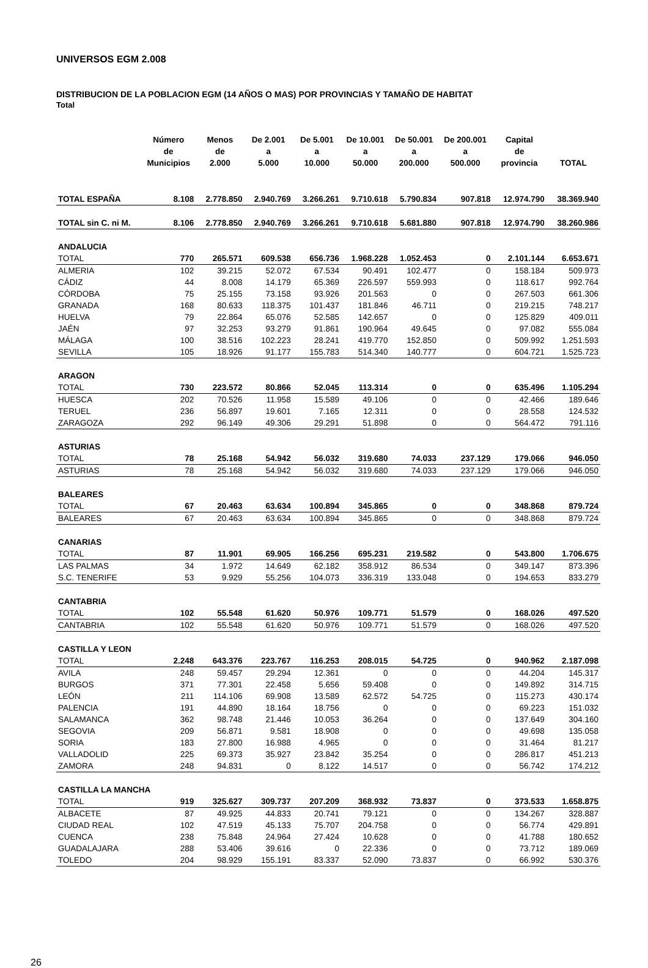UNIVERSOS EGM 2.008
DISTRIBUCION DE LA POBLACION EGM (14 AÑOS O MAS) POR PROVINCIAS Y TAMAÑO DE HABITAT
Total
| | Número de Municipios | Menos de 2.000 | De 2.001 a 5.000 | De 5.001 a 10.000 | De 10.001 a 50.000 | De 50.001 a 200.000 | De 200.001 a 500.000 | Capital de provincia | TOTAL |
| --- | --- | --- | --- | --- | --- | --- | --- | --- | --- |
| TOTAL ESPAÑA | 8.108 | 2.778.850 | 2.940.769 | 3.266.261 | 9.710.618 | 5.790.834 | 907.818 | 12.974.790 | 38.369.940 |
| TOTAL sin C. ni M. | 8.106 | 2.778.850 | 2.940.769 | 3.266.261 | 9.710.618 | 5.681.880 | 907.818 | 12.974.790 | 38.260.986 |
| ANDALUCIA | | | | | | | | | |
| TOTAL | 770 | 265.571 | 609.538 | 656.736 | 1.968.228 | 1.052.453 | 0 | 2.101.144 | 6.653.671 |
| ALMERIA | 102 | 39.215 | 52.072 | 67.534 | 90.491 | 102.477 | 0 | 158.184 | 509.973 |
| CÁDIZ | 44 | 8.008 | 14.179 | 65.369 | 226.597 | 559.993 | 0 | 118.617 | 992.764 |
| CÓRDOBA | 75 | 25.155 | 73.158 | 93.926 | 201.563 | 0 | 0 | 267.503 | 661.306 |
| GRANADA | 168 | 80.633 | 118.375 | 101.437 | 181.846 | 46.711 | 0 | 219.215 | 748.217 |
| HUELVA | 79 | 22.864 | 65.076 | 52.585 | 142.657 | 0 | 0 | 125.829 | 409.011 |
| JAÉN | 97 | 32.253 | 93.279 | 91.861 | 190.964 | 49.645 | 0 | 97.082 | 555.084 |
| MÁLAGA | 100 | 38.516 | 102.223 | 28.241 | 419.770 | 152.850 | 0 | 509.992 | 1.251.593 |
| SEVILLA | 105 | 18.926 | 91.177 | 155.783 | 514.340 | 140.777 | 0 | 604.721 | 1.525.723 |
| ARAGON | | | | | | | | | |
| TOTAL | 730 | 223.572 | 80.866 | 52.045 | 113.314 | 0 | 0 | 635.496 | 1.105.294 |
| HUESCA | 202 | 70.526 | 11.958 | 15.589 | 49.106 | 0 | 0 | 42.466 | 189.646 |
| TERUEL | 236 | 56.897 | 19.601 | 7.165 | 12.311 | 0 | 0 | 28.558 | 124.532 |
| ZARAGOZA | 292 | 96.149 | 49.306 | 29.291 | 51.898 | 0 | 0 | 564.472 | 791.116 |
| ASTURIAS | | | | | | | | | |
| TOTAL | 78 | 25.168 | 54.942 | 56.032 | 319.680 | 74.033 | 237.129 | 179.066 | 946.050 |
| ASTURIAS | 78 | 25.168 | 54.942 | 56.032 | 319.680 | 74.033 | 237.129 | 179.066 | 946.050 |
| BALEARES | | | | | | | | | |
| TOTAL | 67 | 20.463 | 63.634 | 100.894 | 345.865 | 0 | 0 | 348.868 | 879.724 |
| BALEARES | 67 | 20.463 | 63.634 | 100.894 | 345.865 | 0 | 0 | 348.868 | 879.724 |
| CANARIAS | | | | | | | | | |
| TOTAL | 87 | 11.901 | 69.905 | 166.256 | 695.231 | 219.582 | 0 | 543.800 | 1.706.675 |
| LAS PALMAS | 34 | 1.972 | 14.649 | 62.182 | 358.912 | 86.534 | 0 | 349.147 | 873.396 |
| S.C. TENERIFE | 53 | 9.929 | 55.256 | 104.073 | 336.319 | 133.048 | 0 | 194.653 | 833.279 |
| CANTABRIA | | | | | | | | | |
| TOTAL | 102 | 55.548 | 61.620 | 50.976 | 109.771 | 51.579 | 0 | 168.026 | 497.520 |
| CANTABRIA | 102 | 55.548 | 61.620 | 50.976 | 109.771 | 51.579 | 0 | 168.026 | 497.520 |
| CASTILLA Y LEON | | | | | | | | | |
| TOTAL | 2.248 | 643.376 | 223.767 | 116.253 | 208.015 | 54.725 | 0 | 940.962 | 2.187.098 |
| AVILA | 248 | 59.457 | 29.294 | 12.361 | 0 | 0 | 0 | 44.204 | 145.317 |
| BURGOS | 371 | 77.301 | 22.458 | 5.656 | 59.408 | 0 | 0 | 149.892 | 314.715 |
| LEÓN | 211 | 114.106 | 69.908 | 13.589 | 62.572 | 54.725 | 0 | 115.273 | 430.174 |
| PALENCIA | 191 | 44.890 | 18.164 | 18.756 | 0 | 0 | 0 | 69.223 | 151.032 |
| SALAMANCA | 362 | 98.748 | 21.446 | 10.053 | 36.264 | 0 | 0 | 137.649 | 304.160 |
| SEGOVIA | 209 | 56.871 | 9.581 | 18.908 | 0 | 0 | 0 | 49.698 | 135.058 |
| SORIA | 183 | 27.800 | 16.988 | 4.965 | 0 | 0 | 0 | 31.464 | 81.217 |
| VALLADOLID | 225 | 69.373 | 35.927 | 23.842 | 35.254 | 0 | 0 | 286.817 | 451.213 |
| ZAMORA | 248 | 94.831 | 0 | 8.122 | 14.517 | 0 | 0 | 56.742 | 174.212 |
| CASTILLA LA MANCHA | | | | | | | | | |
| TOTAL | 919 | 325.627 | 309.737 | 207.209 | 368.932 | 73.837 | 0 | 373.533 | 1.658.875 |
| ALBACETE | 87 | 49.925 | 44.833 | 20.741 | 79.121 | 0 | 0 | 134.267 | 328.887 |
| CIUDAD REAL | 102 | 47.519 | 45.133 | 75.707 | 204.758 | 0 | 0 | 56.774 | 429.891 |
| CUENCA | 238 | 75.848 | 24.964 | 27.424 | 10.628 | 0 | 0 | 41.788 | 180.652 |
| GUADALAJARA | 288 | 53.406 | 39.616 | 0 | 22.336 | 0 | 0 | 73.712 | 189.069 |
| TOLEDO | 204 | 98.929 | 155.191 | 83.337 | 52.090 | 73.837 | 0 | 66.992 | 530.376 |
26